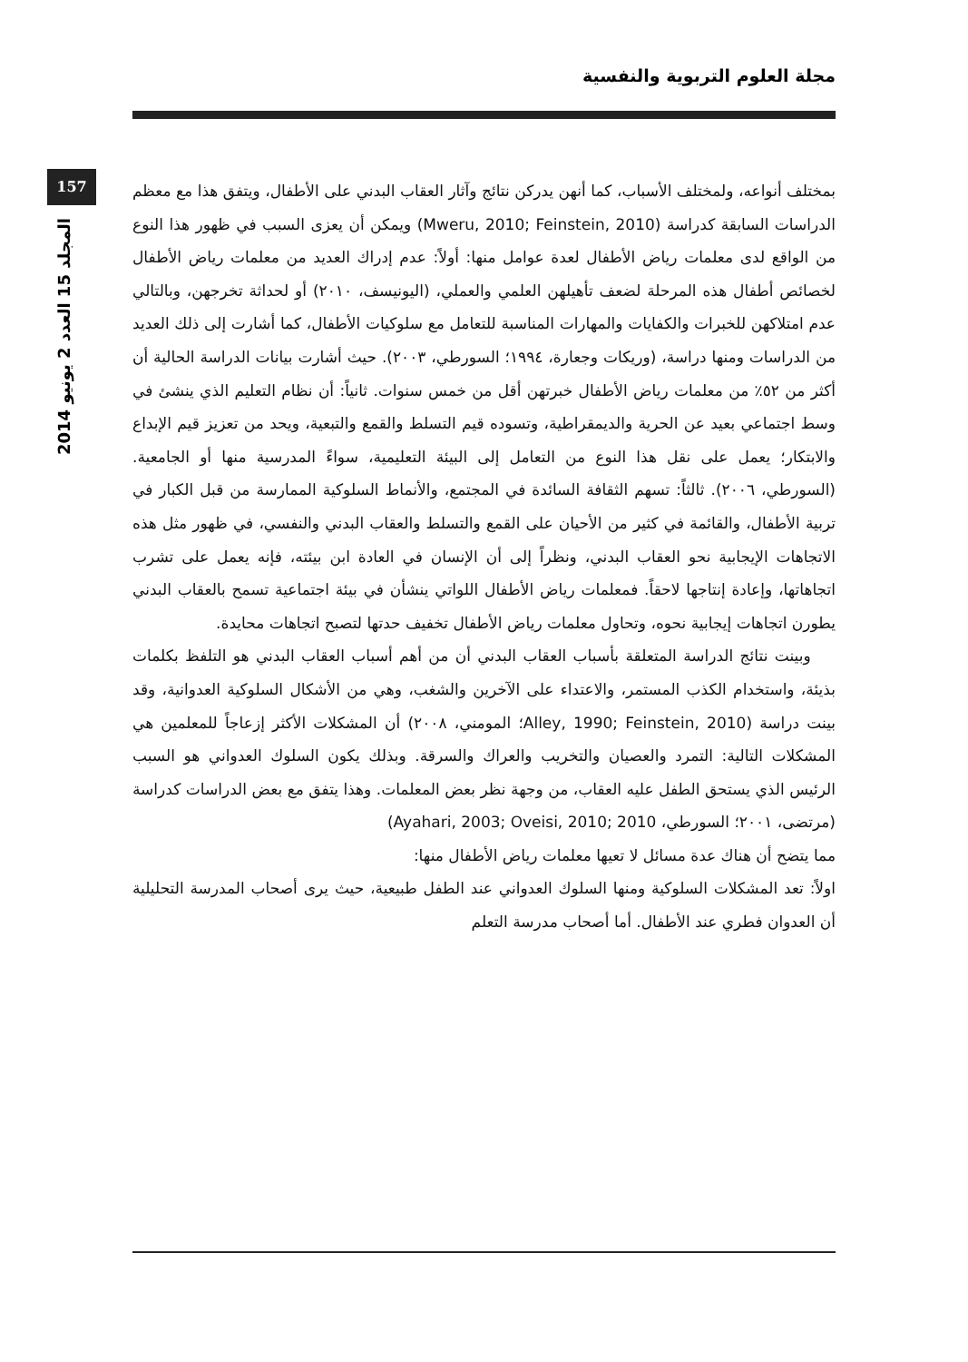مجلة العلوم التربوية والنفسية
157
المجلد 15 العدد 2 يونيو 2014
بمختلف أنواعه، ولمختلف الأسباب، كما أنهن يدركن نتائج وآثار العقاب البدني على الأطفال، ويتفق هذا مع معظم الدراسات السابقة كدراسة (Mweru, 2010; Feinstein, 2010) ويمكن أن يعزى السبب في ظهور هذا النوع من الواقع لدى معلمات رياض الأطفال لعدة عوامل منها: أولاً: عدم إدراك العديد من معلمات رياض الأطفال لخصائص أطفال هذه المرحلة لضعف تأهيلهن العلمي والعملي، (اليونيسف، ٢٠١٠) أو لحداثة تخرجهن، وبالتالي عدم امتلاكهن للخبرات والكفايات والمهارات المناسبة للتعامل مع سلوكيات الأطفال، كما أشارت إلى ذلك العديد من الدراسات ومنها دراسة، (وريكات وجعارة، ١٩٩٤؛ السورطي، ٢٠٠٣). حيث أشارت بيانات الدراسة الحالية أن أكثر من ٥٢٪ من معلمات رياض الأطفال خبرتهن أقل من خمس سنوات. ثانياً: أن نظام التعليم الذي ينشئ في وسط اجتماعي بعيد عن الحرية والديمقراطية، وتسوده قيم التسلط والقمع والتبعية، ويحد من تعزيز قيم الإبداع والابتكار؛ يعمل على نقل هذا النوع من التعامل إلى البيئة التعليمية، سواءً المدرسية منها أو الجامعية. (السورطي، ٢٠٠٦). ثالثاً: تسهم الثقافة السائدة في المجتمع، والأنماط السلوكية الممارسة من قبل الكبار في تربية الأطفال، والقائمة في كثير من الأحيان على القمع والتسلط والعقاب البدني والنفسي، في ظهور مثل هذه الاتجاهات الإيجابية نحو العقاب البدني، ونظراً إلى أن الإنسان في العادة ابن بيئته، فإنه يعمل على تشرب اتجاهاتها، وإعادة إنتاجها لاحقاً. فمعلمات رياض الأطفال اللواتي ينشأن في بيئة اجتماعية تسمح بالعقاب البدني يطورن اتجاهات إيجابية نحوه، وتحاول معلمات رياض الأطفال تخفيف حدتها لتصبح اتجاهات محايدة.
وبينت نتائج الدراسة المتعلقة بأسباب العقاب البدني أن من أهم أسباب العقاب البدني هو التلفظ بكلمات بذيئة، واستخدام الكذب المستمر، والاعتداء على الآخرين والشغب، وهي من الأشكال السلوكية العدوانية، وقد بينت دراسة (Alley, 1990; Feinstein, 2010؛ المومني، ٢٠٠٨) أن المشكلات الأكثر إزعاجاً للمعلمين هي المشكلات التالية: التمرد والعصيان والتخريب والعراك والسرقة. وبذلك يكون السلوك العدواني هو السبب الرئيس الذي يستحق الطفل عليه العقاب، من وجهة نظر بعض المعلمات. وهذا يتفق مع بعض الدراسات كدراسة (مرتضى، ٢٠٠١؛ السورطي، Ayahari, 2003; Oveisi, 2010; 2010)
مما يتضح أن هناك عدة مسائل لا تعيها معلمات رياض الأطفال منها:
اولاً: تعد المشكلات السلوكية ومنها السلوك العدواني عند الطفل طبيعية، حيث يرى أصحاب المدرسة التحليلية أن العدوان فطري عند الأطفال. أما أصحاب مدرسة التعلم